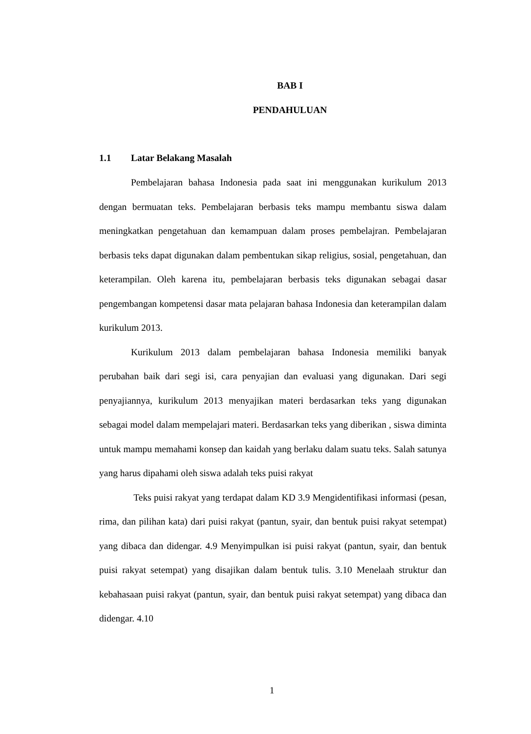BAB I
PENDAHULUAN
1.1 Latar Belakang Masalah
Pembelajaran bahasa Indonesia pada saat ini menggunakan kurikulum 2013 dengan bermuatan teks. Pembelajaran berbasis teks mampu membantu siswa dalam meningkatkan pengetahuan dan kemampuan dalam proses pembelajran. Pembelajaran berbasis teks dapat digunakan dalam pembentukan sikap religius, sosial, pengetahuan, dan keterampilan. Oleh karena itu, pembelajaran berbasis teks digunakan sebagai dasar pengembangan kompetensi dasar mata pelajaran bahasa Indonesia dan keterampilan dalam kurikulum 2013.
Kurikulum 2013 dalam pembelajaran bahasa Indonesia memiliki banyak perubahan baik dari segi isi, cara penyajian dan evaluasi yang digunakan. Dari segi penyajiannya, kurikulum 2013 menyajikan materi berdasarkan teks yang digunakan sebagai model dalam mempelajari materi. Berdasarkan teks yang diberikan , siswa diminta untuk mampu memahami konsep dan kaidah yang berlaku dalam suatu teks. Salah satunya yang harus dipahami oleh siswa adalah teks puisi rakyat
Teks puisi rakyat yang terdapat dalam KD 3.9 Mengidentifikasi informasi (pesan, rima, dan pilihan kata) dari puisi rakyat (pantun, syair, dan bentuk puisi rakyat setempat) yang dibaca dan didengar. 4.9 Menyimpulkan isi puisi rakyat (pantun, syair, dan bentuk puisi rakyat setempat) yang disajikan dalam bentuk tulis. 3.10 Menelaah struktur dan kebahasaan puisi rakyat (pantun, syair, dan bentuk puisi rakyat setempat) yang dibaca dan didengar. 4.10
1